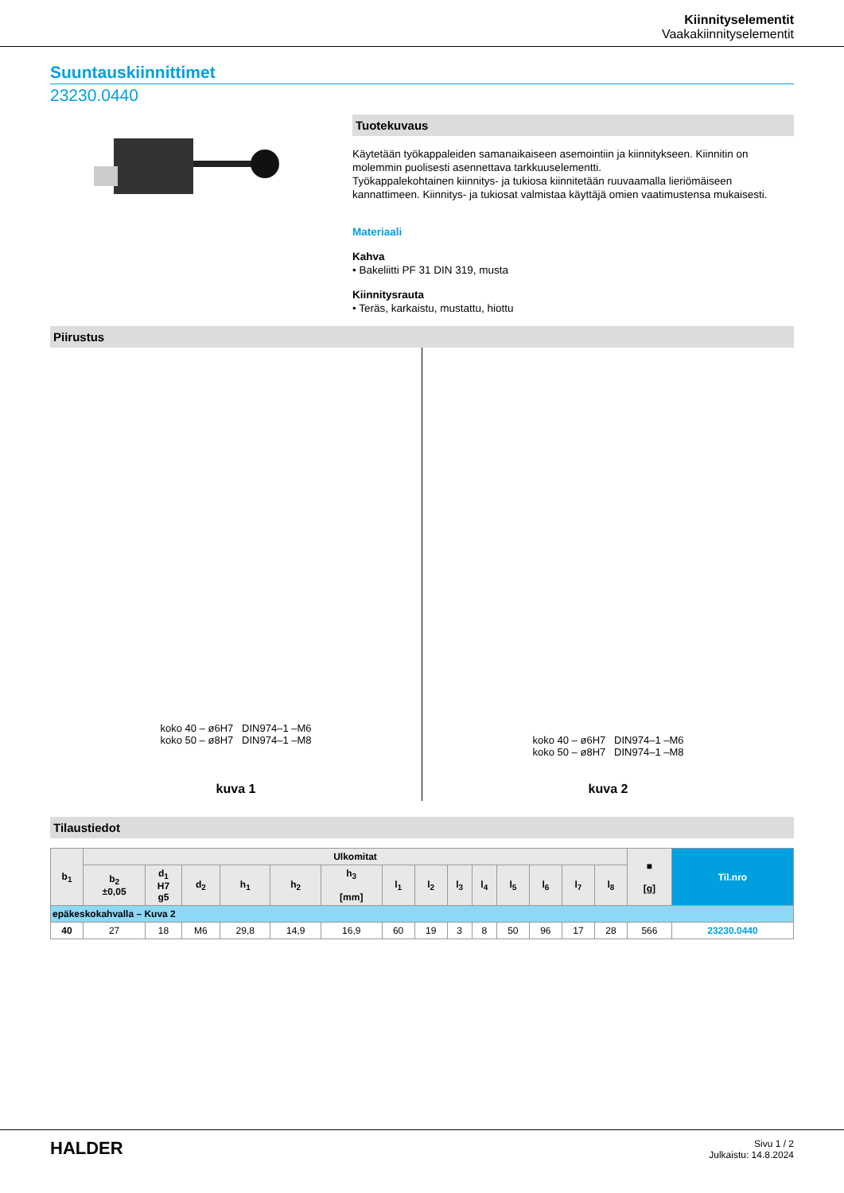Kiinnityselementit
Vaakakiinnityselementit
Suuntauskiinnittimet
23230.0440
Tuotekuvaus
Käytetään työkappaleiden samanaikaiseen asemointiin ja kiinnitykseen. Kiinnitin on molemmin puolisesti asennettava tarkkuuselementti.
Työkappalekohtainen kiinnitys- ja tukiosa kiinnitetään ruuvaamalla lieriömäiseen kannattimeen. Kiinnitys- ja tukiosat valmistaa käyttäjä omien vaatimustensa mukaisesti.
Materiaali
Kahva
• Bakeliitti PF 31 DIN 319, musta
Kiinnitysrauta
• Teräs, karkaistu, mustattu, hiottu
Piirustus
koko 40 – ø6H7 DIN974–1 –M6
koko 50 – ø8H7 DIN974–1 –M8
kuva 1
koko 40 – ø6H7 DIN974–1 –M6
koko 50 – ø8H7 DIN974–1 –M8
kuva 2
Tilaustiedot
| b<sub>1</sub> | Ulkomitat | | | | | | | | | | | | | | ■ [g] | Til.nro |
| --- | --- | --- | --- | --- | --- | --- | --- | --- | --- | --- | --- | --- | --- | --- | --- | --- |
| | b<sub>2</sub> ±0,05 | d<sub>1</sub> H7 g5 | d<sub>2</sub> | h<sub>1</sub> | h<sub>2</sub> | h<sub>3</sub> [mm] | l<sub>1</sub> | l<sub>2</sub> | l<sub>3</sub> | l<sub>4</sub> | l<sub>5</sub> | l<sub>6</sub> | l<sub>7</sub> | l<sub>8</sub> | | |
| epäkeskokahvalla – Kuva 2 | | | | | | | | | | | | | | | | |
| 40 | 27 | 18 | M6 | 29,8 | 14,9 | 16,9 | 60 | 19 | 3 | 8 | 50 | 96 | 17 | 28 | 566 | 23230.0440 |
HALDER
Sivu 1 / 2
Julkaistu: 14.8.2024